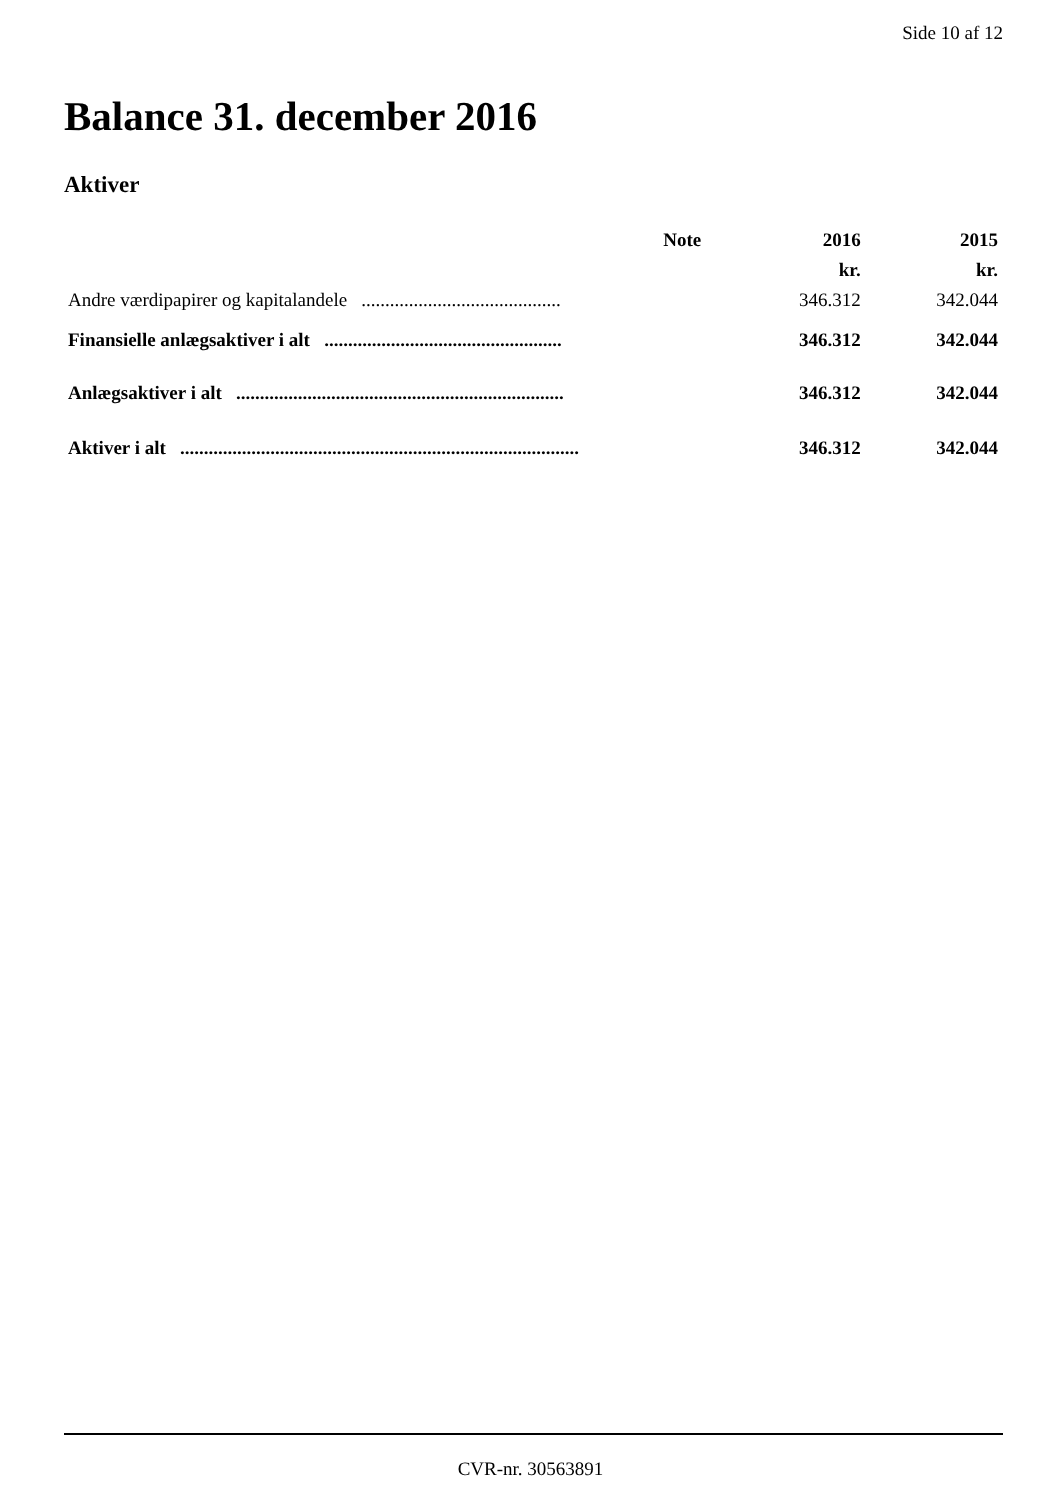Side 10 af 12
Balance 31. december 2016
Aktiver
| | Note | 2016 | 2015 |
| --- | --- | --- | --- |
| | | kr. | kr. |
| Andre værdipapirer og kapitalandele .......................................... | | 346.312 | 342.044 |
| Finansielle anlægsaktiver i alt .................................................. | | 346.312 | 342.044 |
| Anlægsaktiver i alt ..................................................................... | | 346.312 | 342.044 |
| Aktiver i alt .................................................................................... | | 346.312 | 342.044 |
CVR-nr. 30563891